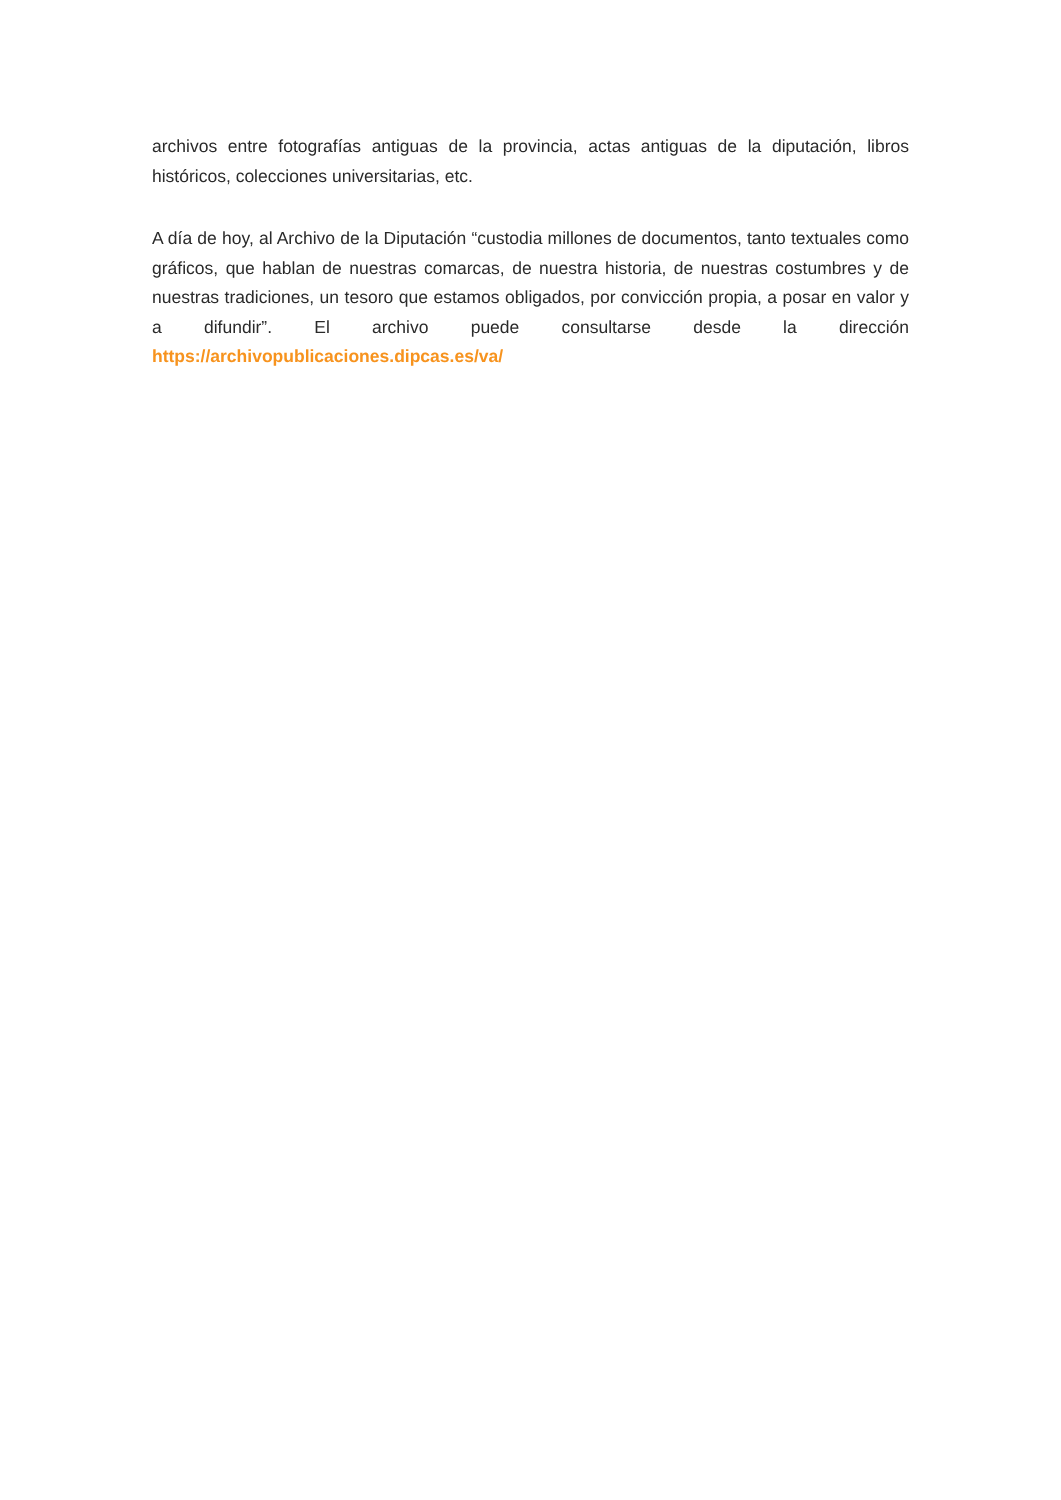archivos entre fotografías antiguas de la provincia, actas antiguas de la diputación, libros históricos, colecciones universitarias, etc.
A día de hoy, al Archivo de la Diputación “custodia millones de documentos, tanto textuales como gráficos, que hablan de nuestras comarcas, de nuestra historia, de nuestras costumbres y de nuestras tradiciones, un tesoro que estamos obligados, por convicción propia, a posar en valor y a difundir”. El archivo puede consultarse desde la dirección https://archivopublicaciones.dipcas.es/va/